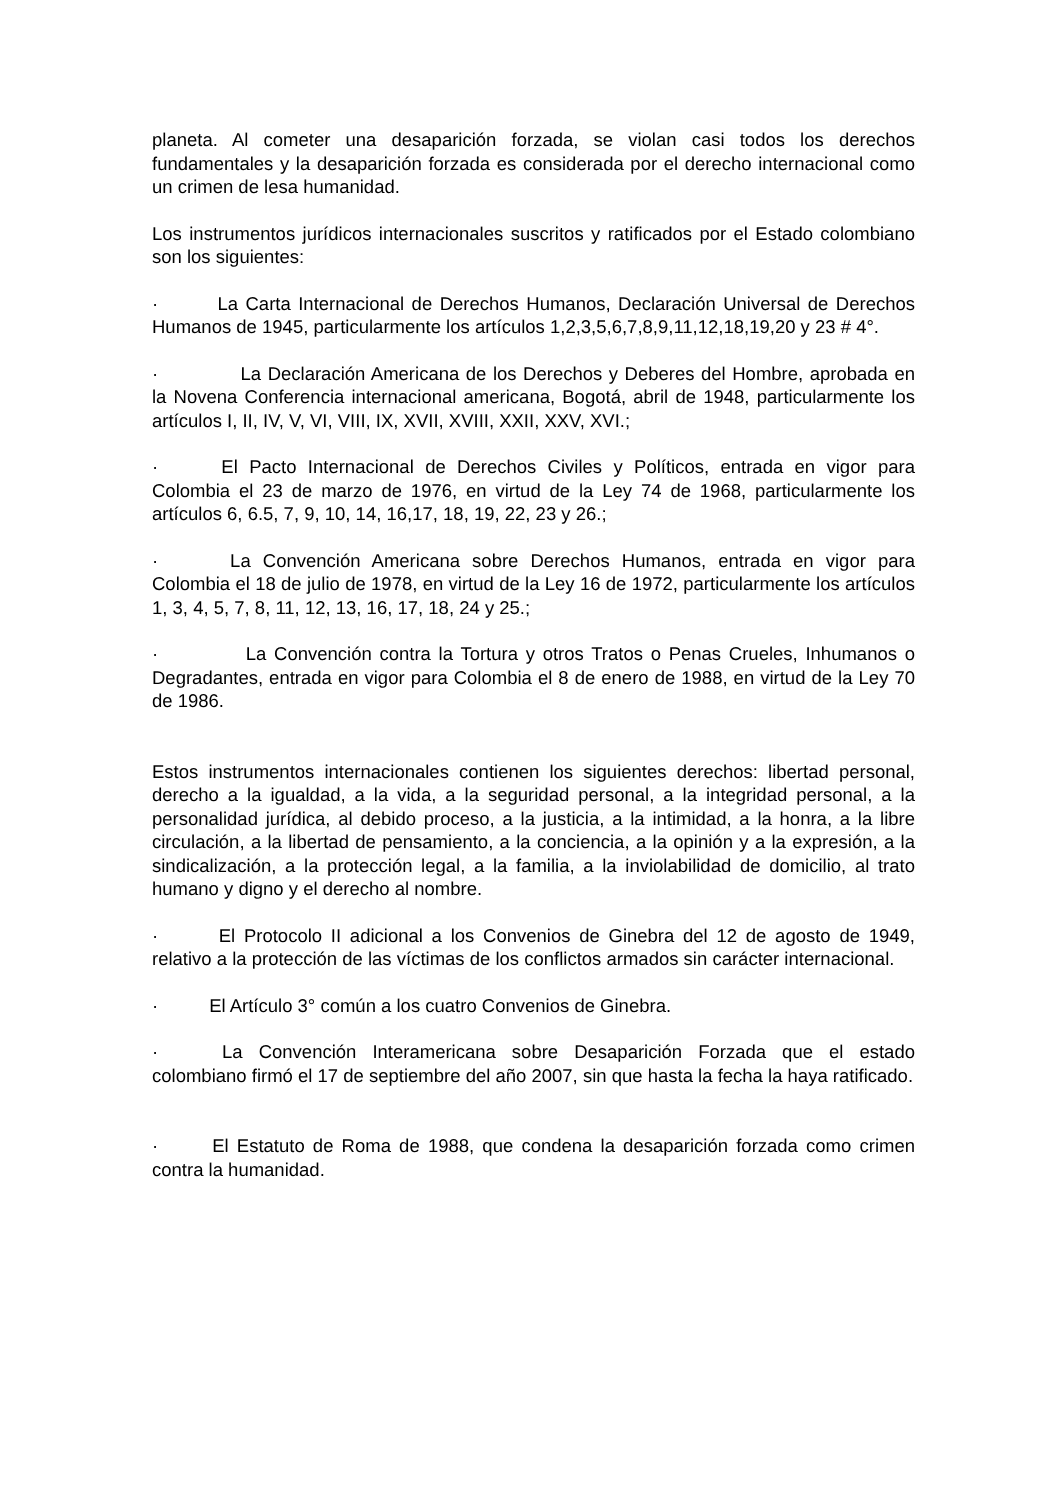planeta. Al cometer una desaparición forzada, se violan casi todos los derechos fundamentales y la desaparición forzada es considerada por el derecho internacional como un crimen de lesa humanidad.
Los instrumentos jurídicos internacionales suscritos y ratificados por el Estado colombiano son los siguientes:
· La Carta Internacional de Derechos Humanos, Declaración Universal de Derechos Humanos de 1945, particularmente los artículos 1,2,3,5,6,7,8,9,11,12,18,19,20 y 23 # 4°.
· La Declaración Americana de los Derechos y Deberes del Hombre, aprobada en la Novena Conferencia internacional americana, Bogotá, abril de 1948, particularmente los artículos I, II, IV, V, VI, VIII, IX, XVII, XVIII, XXII, XXV, XVI.;
· El Pacto Internacional de Derechos Civiles y Políticos, entrada en vigor para Colombia el 23 de marzo de 1976, en virtud de la Ley 74 de 1968, particularmente los artículos 6, 6.5, 7, 9, 10, 14, 16,17, 18, 19, 22, 23 y 26.;
· La Convención Americana sobre Derechos Humanos, entrada en vigor para Colombia el 18 de julio de 1978, en virtud de la Ley 16 de 1972, particularmente los artículos 1, 3, 4, 5, 7, 8, 11, 12, 13, 16, 17, 18, 24 y 25.;
· La Convención contra la Tortura y otros Tratos o Penas Crueles, Inhumanos o Degradantes, entrada en vigor para Colombia el 8 de enero de 1988, en virtud de la Ley 70 de 1986.
Estos instrumentos internacionales contienen los siguientes derechos: libertad personal, derecho a la igualdad, a la vida, a la seguridad personal, a la integridad personal, a la personalidad jurídica, al debido proceso, a la justicia, a la intimidad, a la honra, a la libre circulación, a la libertad de pensamiento, a la conciencia, a la opinión y a la expresión, a la sindicalización, a la protección legal, a la familia, a la inviolabilidad de domicilio, al trato humano y digno y el derecho al nombre.
· El Protocolo II adicional a los Convenios de Ginebra del 12 de agosto de 1949, relativo a la protección de las víctimas de los conflictos armados sin carácter internacional.
· El Artículo 3° común a los cuatro Convenios de Ginebra.
· La Convención Interamericana sobre Desaparición Forzada que el estado colombiano firmó el 17 de septiembre del año 2007, sin que hasta la fecha la haya ratificado.
· El Estatuto de Roma de 1988, que condena la desaparición forzada como crimen contra la humanidad.